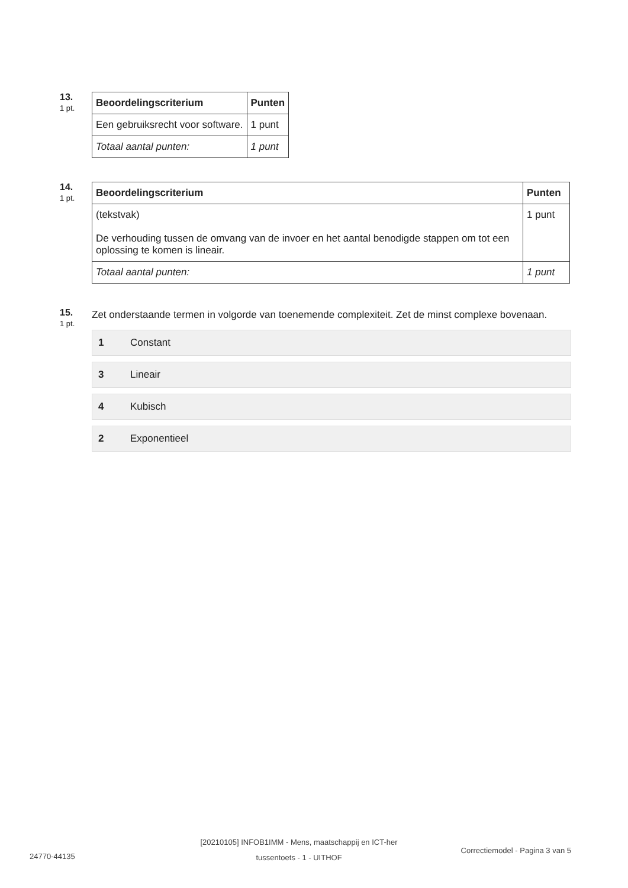13.
1 pt.
| Beoordelingscriterium | Punten |
| --- | --- |
| Een gebruiksrecht voor software. | 1 punt |
| Totaal aantal punten: | 1 punt |
14.
1 pt.
| Beoordelingscriterium | Punten |
| --- | --- |
| (tekstvak) De verhouding tussen de omvang van de invoer en het aantal benodigde stappen om tot een oplossing te komen is lineair. | 1 punt |
| Totaal aantal punten: | 1 punt |
15.
1 pt.
Zet onderstaande termen in volgorde van toenemende complexiteit. Zet de minst complexe bovenaan.
1 Constant
3 Lineair
4 Kubisch
2 Exponentieel
24770-44135
[20210105] INFOB1IMM - Mens, maatschappij en ICT-her tussentoets - 1 - UITHOF
Correctiemodel - Pagina 3 van 5